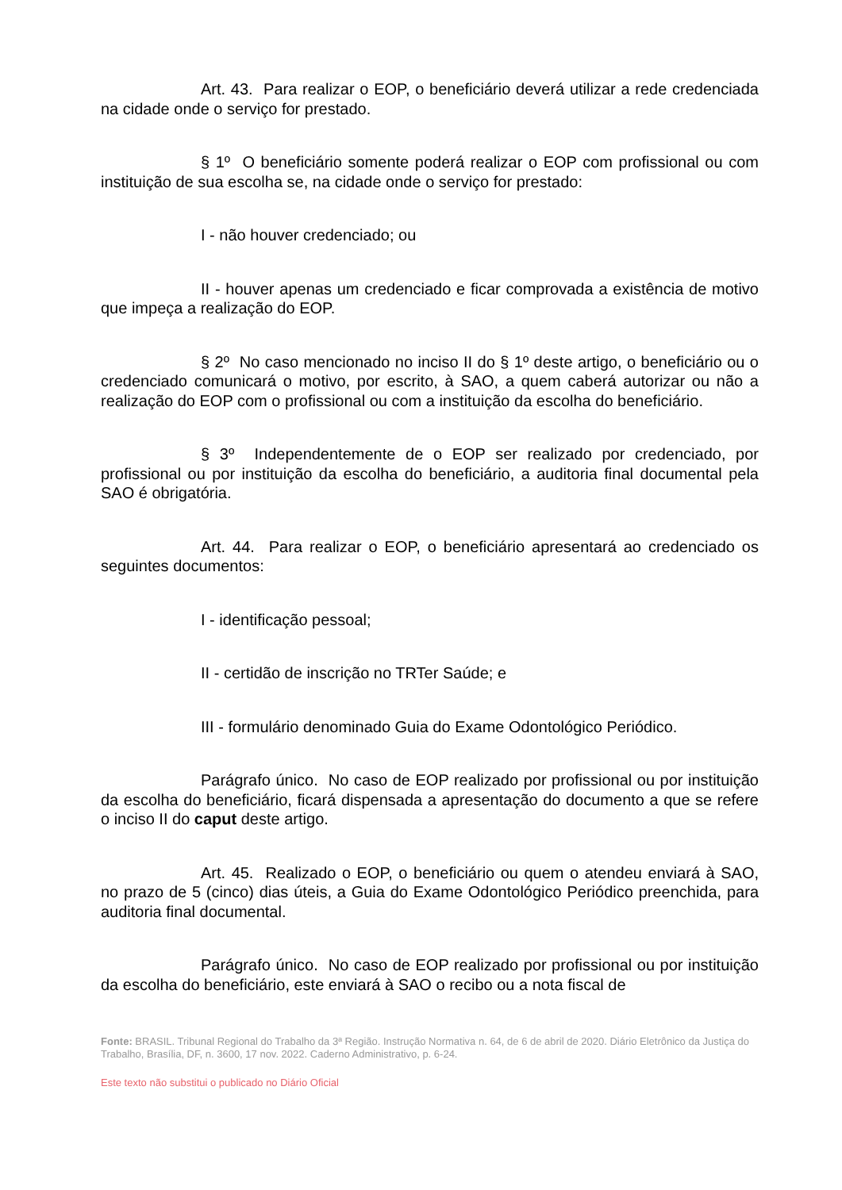Art. 43. Para realizar o EOP, o beneficiário deverá utilizar a rede credenciada na cidade onde o serviço for prestado.
§ 1º O beneficiário somente poderá realizar o EOP com profissional ou com instituição de sua escolha se, na cidade onde o serviço for prestado:
I - não houver credenciado; ou
II - houver apenas um credenciado e ficar comprovada a existência de motivo que impeça a realização do EOP.
§ 2º No caso mencionado no inciso II do § 1º deste artigo, o beneficiário ou o credenciado comunicará o motivo, por escrito, à SAO, a quem caberá autorizar ou não a realização do EOP com o profissional ou com a instituição da escolha do beneficiário.
§ 3º Independentemente de o EOP ser realizado por credenciado, por profissional ou por instituição da escolha do beneficiário, a auditoria final documental pela SAO é obrigatória.
Art. 44. Para realizar o EOP, o beneficiário apresentará ao credenciado os seguintes documentos:
I - identificação pessoal;
II - certidão de inscrição no TRTer Saúde; e
III - formulário denominado Guia do Exame Odontológico Periódico.
Parágrafo único. No caso de EOP realizado por profissional ou por instituição da escolha do beneficiário, ficará dispensada a apresentação do documento a que se refere o inciso II do caput deste artigo.
Art. 45. Realizado o EOP, o beneficiário ou quem o atendeu enviará à SAO, no prazo de 5 (cinco) dias úteis, a Guia do Exame Odontológico Periódico preenchida, para auditoria final documental.
Parágrafo único. No caso de EOP realizado por profissional ou por instituição da escolha do beneficiário, este enviará à SAO o recibo ou a nota fiscal de
Fonte: BRASIL. Tribunal Regional do Trabalho da 3ª Região. Instrução Normativa n. 64, de 6 de abril de 2020. Diário Eletrônico da Justiça do Trabalho, Brasília, DF, n. 3600, 17 nov. 2022. Caderno Administrativo, p. 6-24.
Este texto não substitui o publicado no Diário Oficial